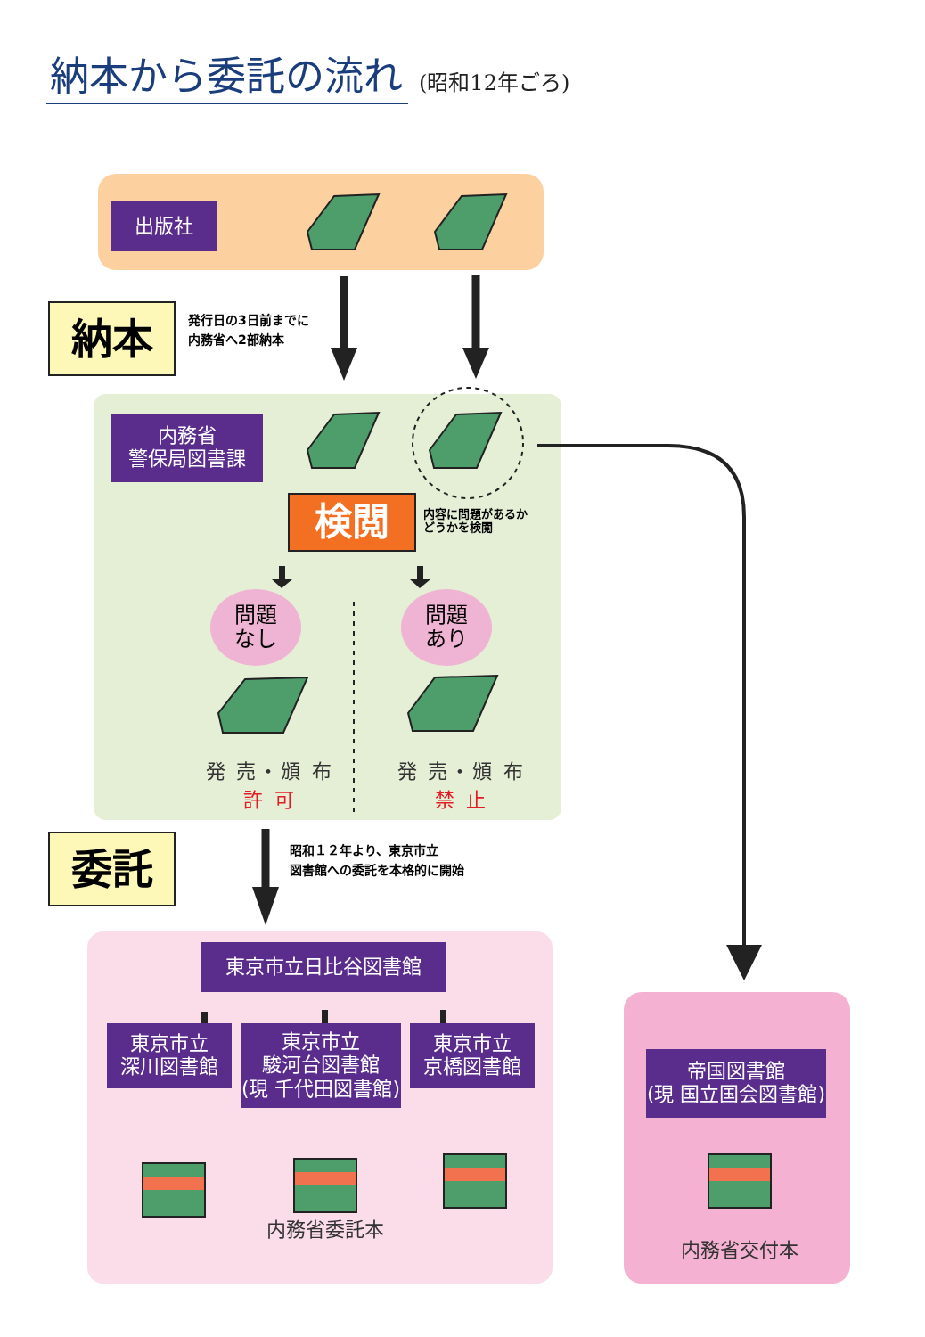納本から委託の流れ (昭和12年ごろ)
出版社
納本
発行日の3日前までに
内務省へ2部納本
内務省
警保局図書課
検閲
内容に問題があるか
どうかを検閲
問題
なし
問題
あり
発 売・頒 布
許 可
発 売・頒 布
禁 止
委託
昭和１２年より、東京市立
図書館への委託を本格的に開始
東京市立日比谷図書館
東京市立
深川図書館
東京市立
駿河台図書館
(現 千代田図書館)
東京市立
京橋図書館
内務省委託本
帝国図書館
(現 国立国会図書館)
内務省交付本